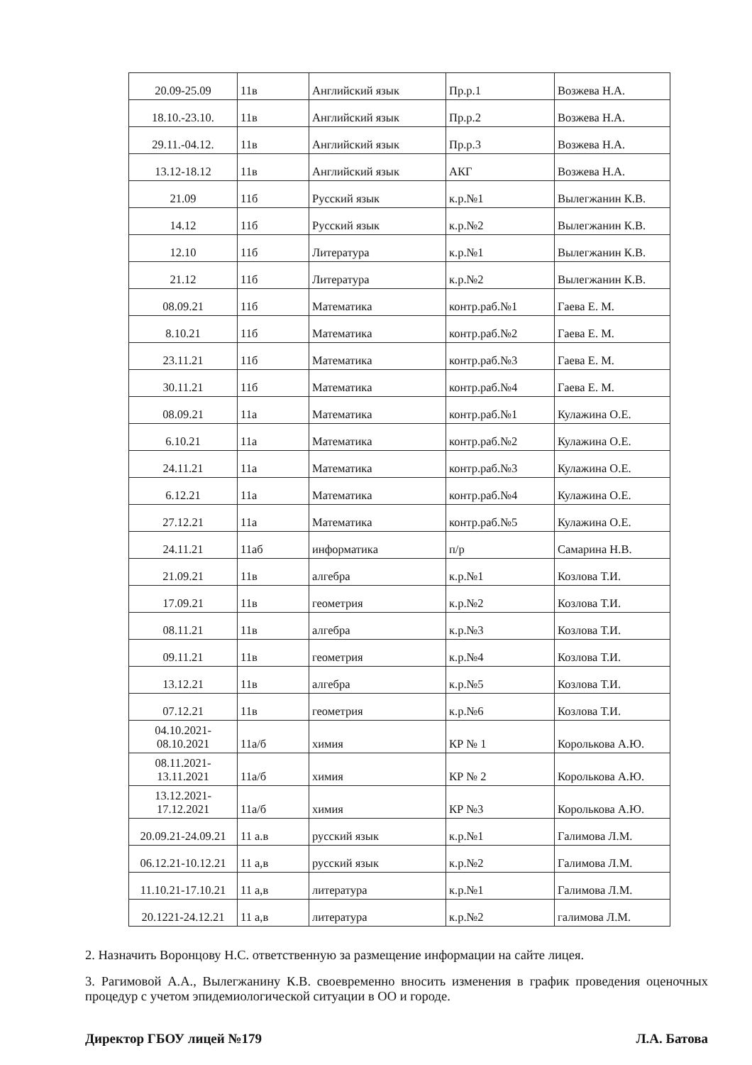| 20.09-25.09 | 11в | Английский язык | Пр.р.1 | Возжева Н.А. |
| 18.10.-23.10. | 11в | Английский язык | Пр.р.2 | Возжева Н.А. |
| 29.11.-04.12. | 11в | Английский язык | Пр.р.3 | Возжева Н.А. |
| 13.12-18.12 | 11в | Английский язык | АКГ | Возжева Н.А. |
| 21.09 | 11б | Русский язык | к.р.№1 | Вылегжанин К.В. |
| 14.12 | 11б | Русский язык | к.р.№2 | Вылегжанин К.В. |
| 12.10 | 11б | Литература | к.р.№1 | Вылегжанин К.В. |
| 21.12 | 11б | Литература | к.р.№2 | Вылегжанин К.В. |
| 08.09.21 | 11б | Математика | контр.раб.№1 | Гаева Е. М. |
| 8.10.21 | 11б | Математика | контр.раб.№2 | Гаева Е. М. |
| 23.11.21 | 11б | Математика | контр.раб.№3 | Гаева Е. М. |
| 30.11.21 | 11б | Математика | контр.раб.№4 | Гаева Е. М. |
| 08.09.21 | 11а | Математика | контр.раб.№1 | Кулажина О.Е. |
| 6.10.21 | 11а | Математика | контр.раб.№2 | Кулажина О.Е. |
| 24.11.21 | 11а | Математика | контр.раб.№3 | Кулажина О.Е. |
| 6.12.21 | 11а | Математика | контр.раб.№4 | Кулажина О.Е. |
| 27.12.21 | 11а | Математика | контр.раб.№5 | Кулажина О.Е. |
| 24.11.21 | 11аб | информатика | п/р | Самарина Н.В. |
| 21.09.21 | 11в | алгебра | к.р.№1 | Козлова Т.И. |
| 17.09.21 | 11в | геометрия | к.р.№2 | Козлова Т.И. |
| 08.11.21 | 11в | алгебра | к.р.№3 | Козлова Т.И. |
| 09.11.21 | 11в | геометрия | к.р.№4 | Козлова Т.И. |
| 13.12.21 | 11в | алгебра | к.р.№5 | Козлова Т.И. |
| 07.12.21 | 11в | геометрия | к.р.№6 | Козлова Т.И. |
| 04.10.2021- 08.10.2021 | 11а/б | химия | КР № 1 | Королькова А.Ю. |
| 08.11.2021- 13.11.2021 | 11а/б | химия | КР № 2 | Королькова А.Ю. |
| 13.12.2021- 17.12.2021 | 11а/б | химия | КР №3 | Королькова А.Ю. |
| 20.09.21-24.09.21 | 11 а.в | русский язык | к.р.№1 | Галимова Л.М. |
| 06.12.21-10.12.21 | 11 а,в | русский язык | к.р.№2 | Галимова Л.М. |
| 11.10.21-17.10.21 | 11 а,в | литература | к.р.№1 | Галимова Л.М. |
| 20.1221-24.12.21 | 11 а,в | литература | к.р.№2 | галимова Л.М. |
2. Назначить Воронцову Н.С. ответственную за размещение информации на сайте лицея.
3. Рагимовой А.А., Вылегжанину К.В. своевременно вносить изменения в график проведения оценочных процедур с учетом эпидемиологической ситуации в ОО и городе.
Директор ГБОУ лицей №179 Л.А. Батова